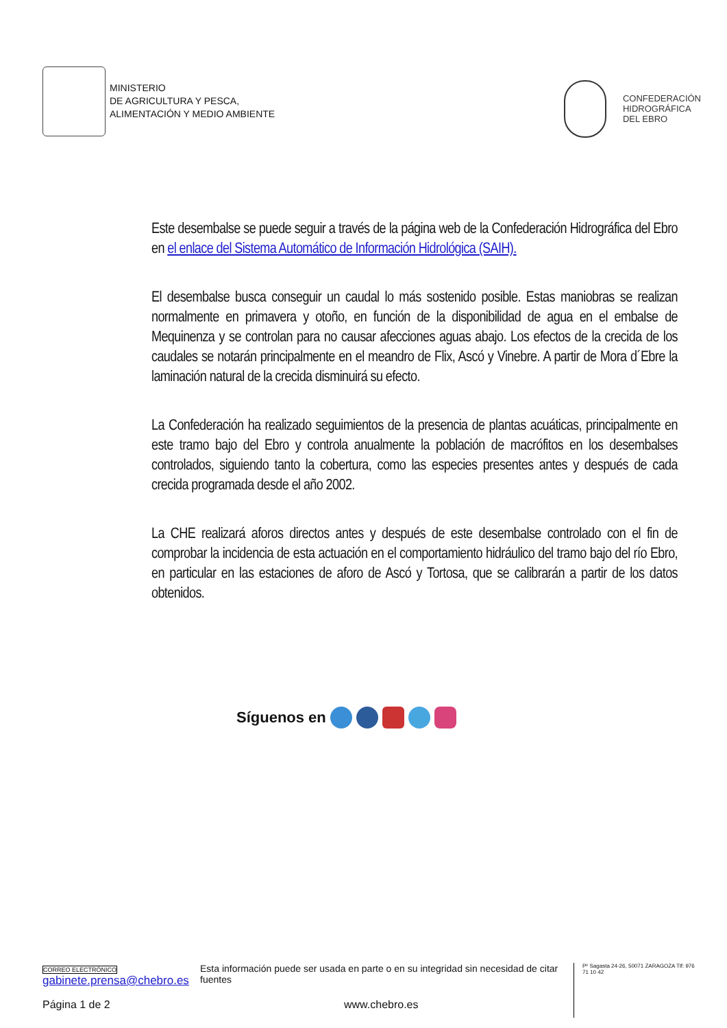MINISTERIO
DE AGRICULTURA Y PESCA,
ALIMENTACIÓN Y MEDIO AMBIENTE
CONFEDERACIÓN
HIDROGRÁFICA
DEL EBRO
Este desembalse se puede seguir a través de la página web de la Confederación Hidrográfica del Ebro en el enlace del Sistema Automático de Información Hidrológica (SAIH).
El desembalse busca conseguir un caudal lo más sostenido posible. Estas maniobras se realizan normalmente en primavera y otoño, en función de la disponibilidad de agua en el embalse de Mequinenza y se controlan para no causar afecciones aguas abajo. Los efectos de la crecida de los caudales se notarán principalmente en el meandro de Flix, Ascó y Vinebre. A partir de Mora d´Ebre la laminación natural de la crecida disminuirá su efecto.
La Confederación ha realizado seguimientos de la presencia de plantas acuáticas, principalmente en este tramo bajo del Ebro y controla anualmente la población de macrófitos en los desembalses controlados, siguiendo tanto la cobertura, como las especies presentes antes y después de cada crecida programada desde el año 2002.
La CHE realizará aforos directos antes y después de este desembalse controlado con el fin de comprobar la incidencia de esta actuación en el comportamiento hidráulico del tramo bajo del río Ebro, en particular en las estaciones de aforo de Ascó y Tortosa, que se calibrarán a partir de los datos obtenidos.
Síguenos en
CORREO ELECTRÓNICO
gabinete.prensa@chebro.es
Esta información puede ser usada en parte o en su integridad sin necesidad de citar fuentes
Pº Sagasta 24-26, 50071 ZARAGOZA Tlf: 976 71 10 42
Página 1 de 2 www.chebro.es